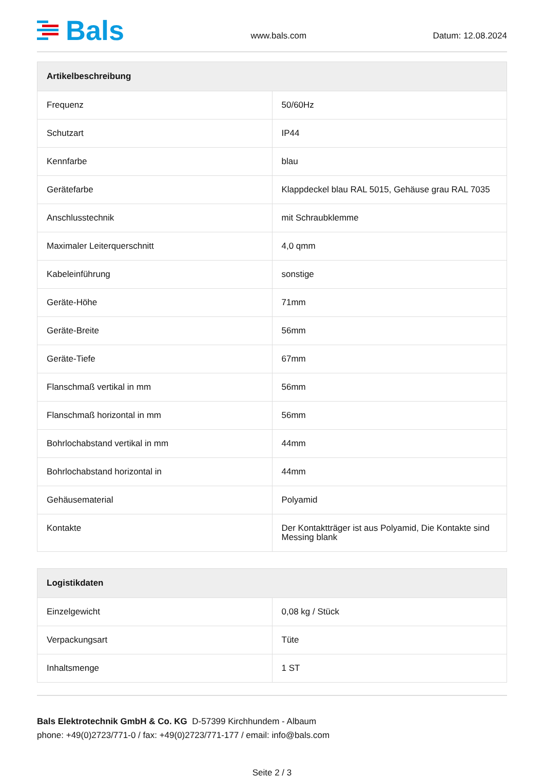Bals
www.bals.com
Datum: 12.08.2024
| Artikelbeschreibung | |
| --- | --- |
| Frequenz | 50/60Hz |
| Schutzart | IP44 |
| Kennfarbe | blau |
| Gerätefarbe | Klappdeckel blau RAL 5015, Gehäuse grau RAL 7035 |
| Anschlusstechnik | mit Schraubklemme |
| Maximaler Leiterquerschnitt | 4,0 qmm |
| Kabeleinführung | sonstige |
| Geräte-Höhe | 71mm |
| Geräte-Breite | 56mm |
| Geräte-Tiefe | 67mm |
| Flanschmaß vertikal in mm | 56mm |
| Flanschmaß horizontal in mm | 56mm |
| Bohrlochabstand vertikal in mm | 44mm |
| Bohrlochabstand horizontal in | 44mm |
| Gehäusematerial | Polyamid |
| Kontakte | Der Kontaktträger ist aus Polyamid, Die Kontakte sind Messing blank |
| Logistikdaten | |
| --- | --- |
| Einzelgewicht | 0,08 kg / Stück |
| Verpackungsart | Tüte |
| Inhaltsmenge | 1 ST |
Bals Elektrotechnik GmbH & Co. KG D-57399 Kirchhundem - Albaum
phone: +49(0)2723/771-0 / fax: +49(0)2723/771-177 / email: info@bals.com
Seite 2 / 3